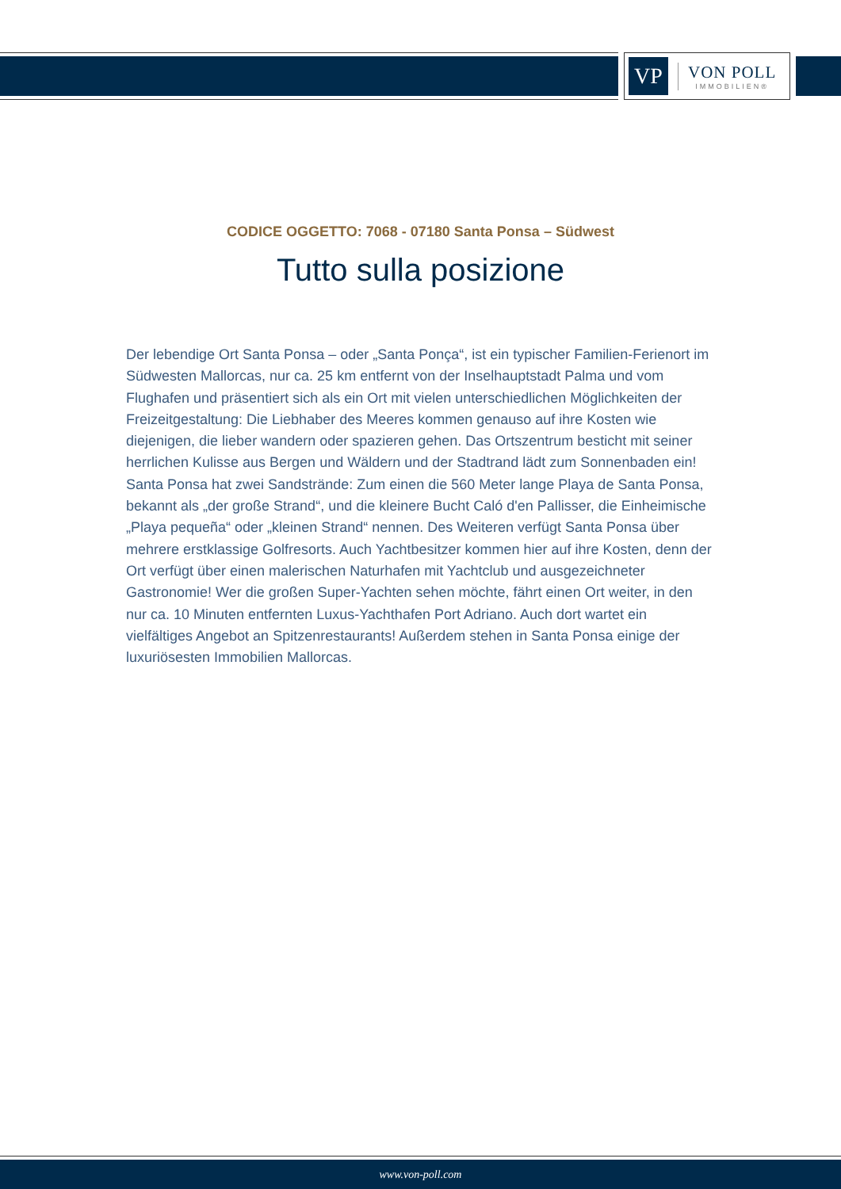VP
VON POLL
IMMOBILIEN®
CODICE OGGETTO: 7068 - 07180 Santa Ponsa – Südwest
Tutto sulla posizione
Der lebendige Ort Santa Ponsa – oder „Santa Ponça“, ist ein typischer Familien-Ferienort im Südwesten Mallorcas, nur ca. 25 km entfernt von der Inselhauptstadt Palma und vom Flughafen und präsentiert sich als ein Ort mit vielen unterschiedlichen Möglichkeiten der Freizeitgestaltung: Die Liebhaber des Meeres kommen genauso auf ihre Kosten wie diejenigen, die lieber wandern oder spazieren gehen. Das Ortszentrum besticht mit seiner herrlichen Kulisse aus Bergen und Wäldern und der Stadtrand lädt zum Sonnenbaden ein! Santa Ponsa hat zwei Sandstrände: Zum einen die 560 Meter lange Playa de Santa Ponsa, bekannt als „der große Strand“, und die kleinere Bucht Caló d'en Pallisser, die Einheimische „Playa pequeña“ oder „kleinen Strand“ nennen. Des Weiteren verfügt Santa Ponsa über mehrere erstklassige Golfresorts. Auch Yachtbesitzer kommen hier auf ihre Kosten, denn der Ort verfügt über einen malerischen Naturhafen mit Yachtclub und ausgezeichneter Gastronomie! Wer die großen Super-Yachten sehen möchte, fährt einen Ort weiter, in den nur ca. 10 Minuten entfernten Luxus-Yachthafen Port Adriano. Auch dort wartet ein vielfältiges Angebot an Spitzenrestaurants! Außerdem stehen in Santa Ponsa einige der luxuriösesten Immobilien Mallorcas.
www.von-poll.com